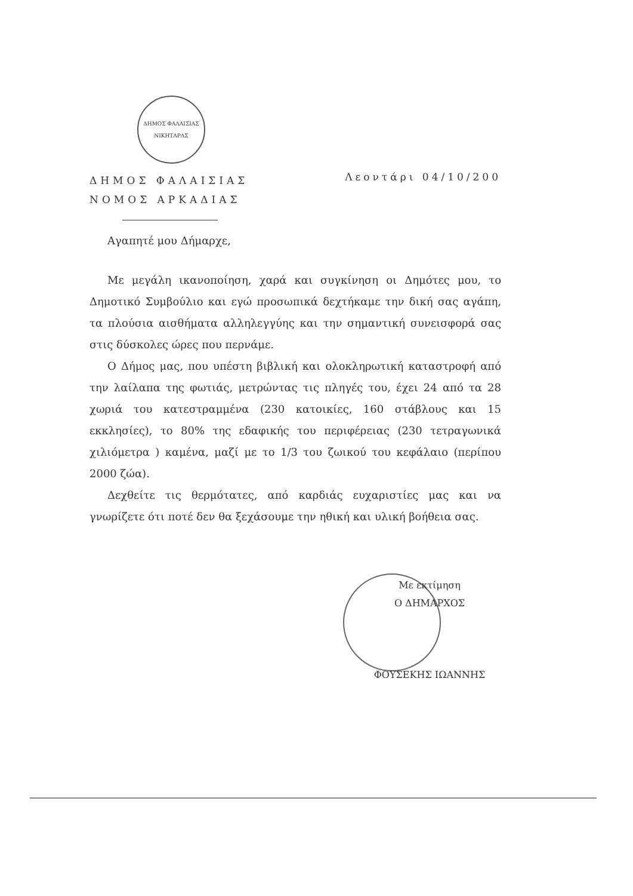ΔΗΜΟΣ ΦΑΛΑΙΣΙΑΣ
ΝΙΚΗΤΑΡΑΣ
ΔΗΜΟΣ ΦΑΛΑΙΣΙΑΣ
ΝΟΜΟΣ ΑΡΚΑΔΙΑΣ
Λεοντάρι 04/10/200
Αγαπητέ μου Δήμαρχε,
Με μεγάλη ικανοποίηση, χαρά και συγκίνηση οι Δημότες μου, το Δημοτικό Συμβούλιο και εγώ προσωπικά δεχτήκαμε την δική σας αγάπη, τα πλούσια αισθήματα αλληλεγγύης και την σημαντική συνεισφορά σας στις δύσκολες ώρες που περνάμε.
Ο Δήμος μας, που υπέστη βιβλική και ολοκληρωτική καταστροφή από την λαίλαπα της φωτιάς, μετρώντας τις πληγές του, έχει 24 από τα 28 χωριά του κατεστραμμένα (230 κατοικίες, 160 στάβλους και 15 εκκλησίες), το 80% της εδαφικής του περιφέρειας (230 τετραγωνικά χιλιόμετρα ) καμένα, μαζί με το 1/3 του ζωικού του κεφάλαιο (περίπου 2000 ζώα).
Δεχθείτε τις θερμότατες, από καρδιάς ευχαριστίες μας και να γνωρίζετε ότι ποτέ δεν θα ξεχάσουμε την ηθική και υλική βοήθεια σας.
Με εκτίμηση
Ο ΔΗΜΑΡΧΟΣ
ΦΟΥΣΕΚΗΣ ΙΩΑΝΝΗΣ